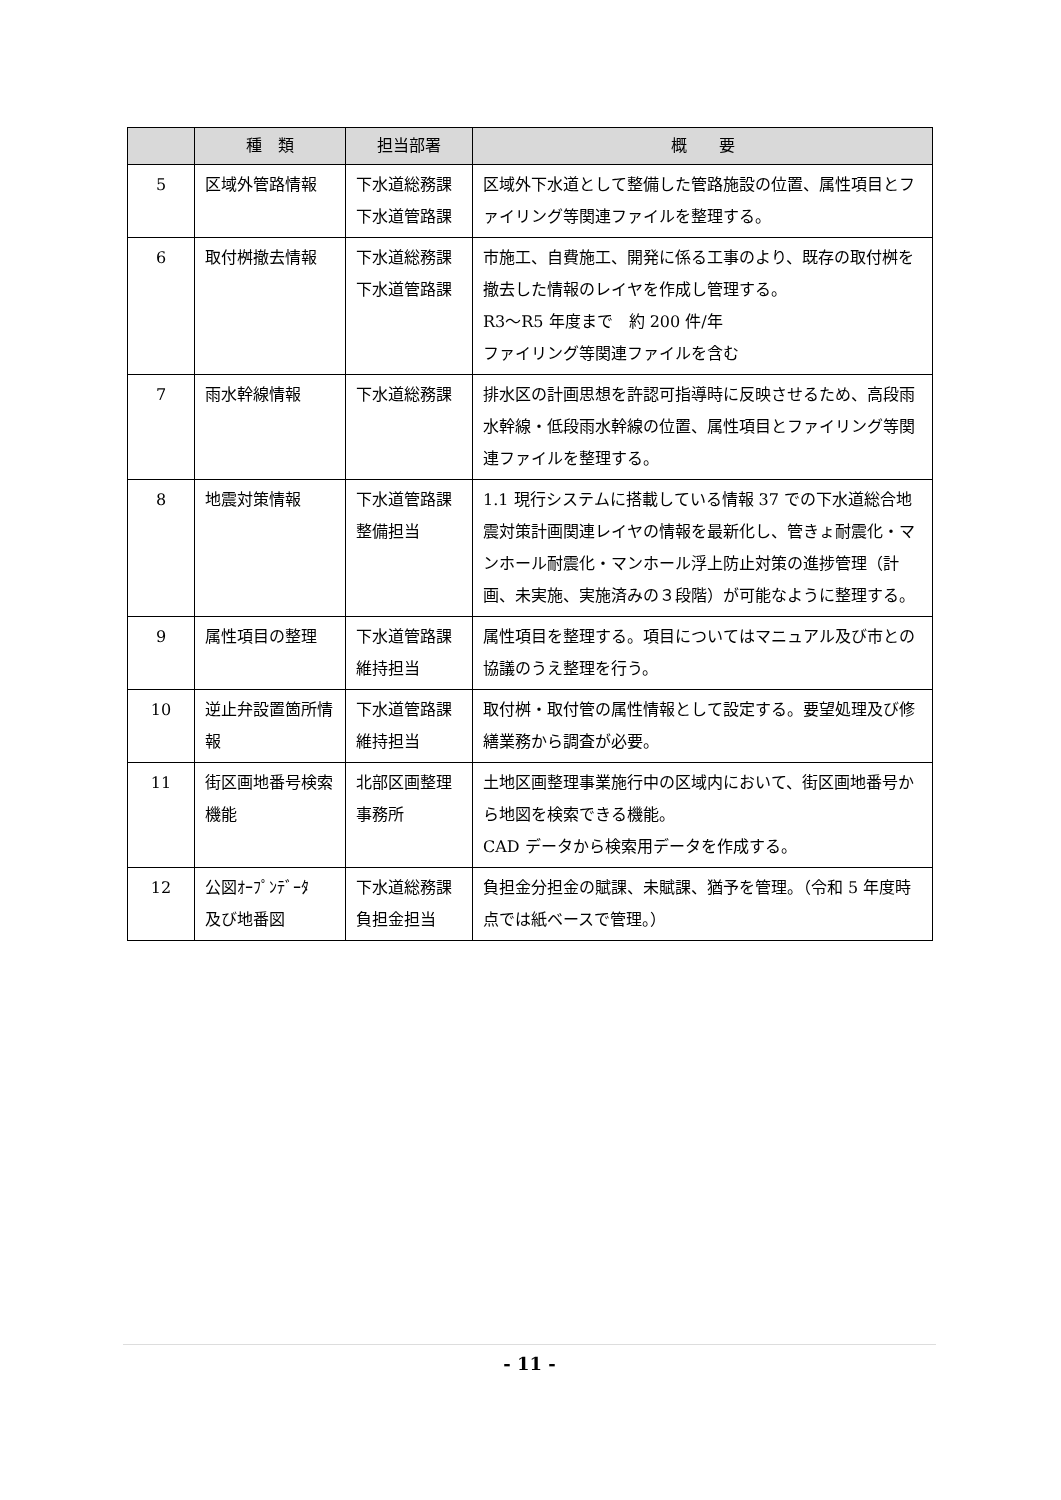| | 種 類 | 担当部署 | 概 要 |
| --- | --- | --- | --- |
| 5 | 区域外管路情報 | 下水道総務課 下水道管路課 | 区域外下水道として整備した管路施設の位置、属性項目とファイリング等関連ファイルを整理する。 |
| 6 | 取付桝撤去情報 | 下水道総務課 下水道管路課 | 市施工、自費施工、開発に係る工事のより、既存の取付桝を撤去した情報のレイヤを作成し管理する。 R3～R5 年度まで 約 200 件/年 ファイリング等関連ファイルを含む |
| 7 | 雨水幹線情報 | 下水道総務課 | 排水区の計画思想を許認可指導時に反映させるため、高段雨水幹線・低段雨水幹線の位置、属性項目とファイリング等関連ファイルを整理する。 |
| 8 | 地震対策情報 | 下水道管路課 整備担当 | 1.1 現行システムに搭載している情報 37 での下水道総合地震対策計画関連レイヤの情報を最新化し、管きょ耐震化・マンホール耐震化・マンホール浮上防止対策の進捗管理（計画、未実施、実施済みの３段階）が可能なように整理する。 |
| 9 | 属性項目の整理 | 下水道管路課 維持担当 | 属性項目を整理する。項目についてはマニュアル及び市との協議のうえ整理を行う。 |
| 10 | 逆止弁設置箇所情報 | 下水道管路課 維持担当 | 取付桝・取付管の属性情報として設定する。要望処理及び修繕業務から調査が必要。 |
| 11 | 街区画地番号検索機能 | 北部区画整理事務所 | 土地区画整理事業施行中の区域内において、街区画地番号から地図を検索できる機能。 CAD データから検索用データを作成する。 |
| 12 | 公図ｵｰﾌﾟﾝﾃﾞｰﾀ 及び地番図 | 下水道総務課 負担金担当 | 負担金分担金の賦課、未賦課、猶予を管理。（令和 5 年度時点では紙ベースで管理。） |
- 11 -